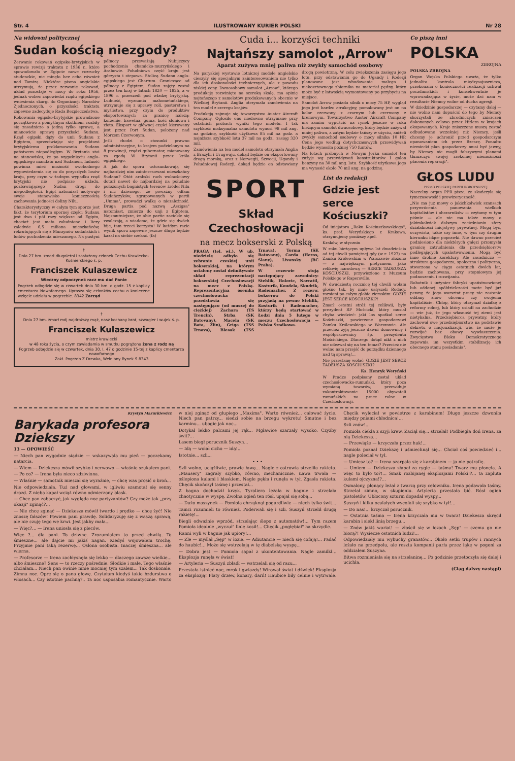Str. 4 ILUSTROWANY KURIER POLSKI Nr 28
Na widowni politycznej
Sudan kością niezgody?
Zerwanie rokowań egipsko-brytyjskich w sprawie rewizji traktatu z 1936 r., które spowodowało w Egipcie nowe rozruchy studenckie, nie minęło bez echa również nad Tamizą. Niektóre pisma angielskie utrzymują, że przez zerwanie rokowań, układ pozostaje w mocy do roku 1956, jednak wobec zapowiedzi rządu egipskiego wniesienia skargi do Organizacji Narodów Zjednoczonych, o przyszłości traktatu zapewne zadecyduje Rada Bezpieczeństwa.
Rokowania egipsko-brytyjskie prowadzone początkowo z pomyślnym skutkiem, rozbiły się zasadniczo o jedną tylko sprawę, a mianowicie sprawę przyszłości Sudanu. Rząd egipski dąży do unii Sudanu z Egiptem, sprzeciwiając się projektowi brytyjskiemu proklamowania Sudanu państwem niepodległym. W Brytania stoi na stanowisku, że po wygaśnięciu anglo-egipskiego mandatu nad Sudanem, ludność powinna mieć możność swobodnego wypowiedzenia się co do przyszłych losów kraju, przy czym w żadnym wypadku rząd brytyjski nie podpisze układu, pozbawiającego Sudan drogi do niepodległości. Egipt natomiast motywuje swoje stanowisko koniecznością zachowania jedności doliny Nilu.
Charakterystyczny w całym tym sporze jest fakt, że terytorium spornej części Sudanu jest dwa i pół razy większe od Egiptu, chociaż jest mało zaludnione i liczy zaledwie 6,5 miliona mieszkańców, rekrutujących się z Murzynów sudańskich i ludów pochodzenia mieszanego. Na pustyni północy przeważają Nubijczycy pochodzenia chamicko-murzyńskiego i Arabowie. Południowa część kraju jest górzysta i stepowa. Stolicą Sudanu anglo-egipskiego jest Chartum. Graniczące od północy z Egiptem, Sudan zajęty został przez ten kraj w latach 1820 — 1825, a w 1896 r. przeszedł pod władzę brytyjską. Ludność, wyznania mahometańskiego, utrzymuje się z uprawy roli, pasterstwa i myślistwa, przy czym do produktów eksportowanych za granicę należą: korzenie, bawełna, guma, kość słoniowa i złoto. Eksport w głównej części kierowany jest przez Port Sudan, położony nad Morzem Czerwonym.
Jeśli chodzi o stosunki prawno administracyjne, to krajem podzielonym na 8 prowincji, rządzi gubernator, mianowany za zgodą W. Brytanii przez króla egipskiego.
A jak do sporu ustosunkowują się najbardziej nim zainteresowani mieszkańcy Sudanu? Otóż arabski ruch wolnościowy dotarł nawet do najbardziej na południe położonych bagnistych terenów źródeł Nilu i nic dziwnego, że poważny odłam Sudańczyków, zgrupowanych w partii „Umma", prowadzi walkę o niezależność. Druga partia pod nazwą „Aszigsa" natomiast, zmierza do unji z Egiptem. Najsmutniejsze, że obie partie zaciekle się zwalczają, a wiadomo, że gdzie się dwóch bije, tam trzeci korzysta! W każdym razie wynik sporu zapewne jeszcze długo będzie kazał na siebie czekać. (fa)
†
Dnia 27 bm. zmarł długoletni i zasłużony członek Cechu Krawiecko-Kuśnierskiego ś. p.
Franciszek Kulaszewicz
Wieczny odpoczynek racz mu dać Panie
Pogrzeb odbędzie się w czwartek dnia 30 bm. o godz. 15 z kaplicy cmentarza Nowofarnego. Uprasza się członków cechu o konieczne wzięcie udziału w pogrzebie. 8342 Zarząd
†
Dnia 27 bm. zmarł mój najdroższy mąż, nasz kochany brat, szwagier i wujek ś. p.
Franciszek Kulaszewicz
mistrz krawiecki
w 48 roku życia, o czym zawiadamia w smutku pogrążona żona z rodz ną
Pogrzeb odbędzie się w czwartek, dnia 30. I. 47 o godzinie 15-tej z kaplicy cmentarza nowofarnego
Zakł. Pogrzeb Z Drewka, Wełniany Rynek 9 8343
Cuda i... korzyści techniki
Najtańszy samolot „Arrow"
Aparat zużywa mniej paliwa niż zwykły samochód osobowy
Na paryskiej wystawie lotniczej modele angielskie cieszyły się specjalnym zainteresowaniem nie tylko dla ich doskonałości technicznych, ale z powodu niskiej ceny. Dwuosobowy samolot „Arrow", którego produkcję rozwinięto na szeroką skalę, ma opinię najtańszego z samolotów produkowanych obecnie w Wielkiej Brytanii. Anglia otrzymała zamówienia na ten model z szeregu krajów.
Produkcją zajmuje się towarzystwo Auster Aircraft Company. Ogłosiło ono niedawno otrzymane przy ostatnich próbach wyniki tego modelu. I tak szybkość maksymalna samolotu wynosi 98 mil ang. na godzinę, szybkość użytkowa 85 mil na godz. a najniższa szybkość lotu 37 mil na godz., zasięg 320 mil.
Zamówienia na ten model samolotu otrzymała Anglia z Brazylii i Urugwaju, dokąd będzie on eksportowany drogą morską, oraz z Norwegii, Szwecji, Ugandy i Południowej Rodezji, dokąd będzie on odstawiony drogą powietrzną. W celu zwiększenia zasięgu jego lotu, przy odstawianiu go do Ugandy i Rodezji planowane jest wbudowanie małego i niekosztownego zbiornika na materiał pędny, który może być z łatwością wymontowany po przybyciu na miejsce.
Samolot Arrow posiada silnik o mocy 75 HP, wygląd jego jest bardzo atrakcyjny, pomalowany jest on na kolor czerwony z czarnym lub czerwony z kremowym. Towarzystwo Auster Aircraft Company ma zamiar wypuścić na rynek jeszcze w roku bieżącym samolot dwuosobowy, który będzie zużywał mniej paliwa, a zatym będzie tańszy w użyciu, aniżeli zwykły samochód osobowy o mocy silnika 10 HP. Cena jego według dotychczasowych przewidywań będzie wynosiła później 750 funtów.
Na lotach próbnych w Nowym Jorku samolot ten zużyje wg przewidywań konstruktorów 1 galon benzyny na 30 mil ang. lotu. Szybkość użytkowa jego ma wynosić około 70 mil ang. na godzinę.
SPORT
Skład Czechosłowacji
na mecz bokserski z Polską
PRAGA (tel. wł.). W ub. niedzielę odbyło się zebranie czeskiej unii bokserskiej, na którym ustalony został definitywnie skład reprezentacji bokserskiej Czechosłowacji na mecz z Polską. Reprezentacyjna ósemka czechosłowacka przedstawia się następująco (od muszej do ciężkiej) Zachara (TS Trencin), Strba (SK Batovany), Macela (SK Bata, Zlin), Griga (TSS Trnava), Blesak (TSS Trnava), Torma (SK Batovany), Carda (Heros, Slany), Livansky (BC Praha).
W rezerwie stoją następujący zawodnicy: Stehlik, Holovic, Navratil, Kosturik, Koudela, Skudrik, Rademacher. Z rezerw. bokserów do Polski przyjadą na pewno Stehlik, Kosturik i Rademacher, którzy będą startować w Łodzi dnia 5 lutego w meczu Czechosłowacja — Polska Środkowa.
List do redakcji
Gdzie jest serce Kościuszki?
Od inicjatora „Roku Kościuszkowskiego", ks. prof. Weryńskiego z Krakowa, otrzymujemy poniższy apel.
Kraków, w styczniu
W roku bieżącym upływa lat dwadzieścia od tej chwili pamiętnej gdy (w r. 1927) na Zamku Królewskim w Warszawie złożono — z największym pietyzmem, jako relikwię narodową — SERCE TADEUSZA KOŚCIUSZKI, przywiezione z Muzeum Polskiego w Rapersville.
W dwudziestą rocznicę tej chwili wołam głośno tak, by mnie usłyszeli Rodacy, rozsiani po całym globie ziemskim: GDZIE JEST SERCE KOŚCIUSZKI?!
Zmarł ostatni stróż tej relikwii, były prezydent RP Mościcki, który musiał chyba wiedzieć: jaki los spotkał serce Kościuszki, powierzone gospodarzowi Zamku Królewskiego w Warszawie. Ale przecież żyją jeszcze dawni domownicy i współpracownicy śp. prezydenta Mościckiego. Dlaczego dotąd nikt z nich nie odezwał się na ten temat? Przecież nie wolno nam przejść do porządku dziennego nad tą sprawą!...
Nie przestanę wołać: GDZIE JEST SERCE TADEUSZA KOŚCIUSZKI?
Ks. Henryk Weryński
W Pradze podpisany został układ czechosłowacko-rumuński, który poza wymianą towarów, przewiduje zakontraktowanie 15000 obywateli rumuńskich na prace rolne w Czechosłowacji.
Co piszą inni
POLSKA
ZBROJNA
POLSKA ZBROJNA
Organ Wojska Polskiego uważa, że tylko jednolita kontrola międzysojusznicza, przekonana o konieczności realizacji uchwał poczdamskich i konsekwentnie je wprowadzająca w życie, może dać nam w rezultacie Niemcy wolne od ducha agresji.
W dziedzinie gospodarczej — czytamy dalej — nie wolno nam dopuścić do tego by Niemcy skorzystali ze zbrodniczych zniszczeń dokonanych celowo przez Hitlera w krajach okupowanych. Kraje zniszczone muszą zostać odbudowane wcześniej niż Niemcy, jeśli chcemy je uchronić przed gospodarczym opanowaniem ich przez Rzeszę. Ponadto niemiecki plan gospodarczy musi być jawny, by Niemcy nie mogli fałszywymi planami tłumaczyć swojej rzekomej niemożności płacenia reparacji".
GŁOS LUDU
PISMO POLSKIEJ PARTII ROBOTNICZEJ
Naczelny organ PPR pisze, że skończyła się tymczasowość i prowizoryczność.
„Nie ma już mowy o jakichkolwiek szansach przywrócenia panowania wielkich kapitalistów i obszarników — czytamy w tym piśmie — ale nie ma także mowy o jakimkolwiek dalszym zacieśnianiu sfery działalności inicjatywy prywatnej. Mogą być, oczywista, takie czy inne, w tym czy drugim kierunku idące poprawki. Nie dawno przecież podniesiono dla niektórych gałęzi przemysłu granicę zatrudnienia dla przedsiębiorstw podlegających upaństwowieniu. Mogą być inne drobne korektury. Ale zasadniczo — struktura gospodarcza, społeczna i polityczna, stworzona w ciągu ostatnich dwóch lat, będzie zachowana, przy stopniowym jej podnoszeniu i rozwijaniu.
Robotnik i inżynier fabryki upaństwowionej lub oddanej spółdzielczości może być już pewny, że jego warsztat pracy nie zostanie oddany znów obcemu czy swojemu kapitaliście. Chłop, który otrzymał działkę z reformy rolnej, lub który osiadł na zachodzie — wie już, że jego własność tej ziemi jest nietykalna. Przedsiębiorca prywatny, który zachował swe przedsiębiorstwo na podstawie dekretu o nacjonalizacji, wie, że może je rozwijać bez obawy wywłaszczenia. Zwycięstwo Bloku Demokratycznego zapewnia im wszystkim stabilizację ich obecnego stanu posiadania".
Krystyn Mazurkiewicz
Barykada profesora Dziekszy
13 — OPOWIEŚĆ
— Niech pan wygodnie siądzie — wskazywała mu pień — poczekamy natarcia.
— Wiem — Dziekesza mówił szybko i nerwowo — właśnie szukałem pani.
— Po co? — Irena była nieco zdziwiona.
— Właśnie — samotnik mieszał się wyraźnie, — chcę was prosić o broń...
Nie odpowiedziała. Tuż nad głowami, w igliwiu szamotał się senny drozd. Z nieba kapał wciąż równo odmierzony blask.
— Chce pan zobaczyć, jak wygląda noc partyzantów? Czy może tak „przy okazji" zginąć?...
— Nie chcę zginąć — Dziekesza mówił twardo i prędko — chcę żyć! Nie znoszę fałszów! Powiem pani prawdę. Solidaryzuję się z waszą sprawą, ale nie czuję tego we krwi. Jest jakby mała...
— Więc?... — Irena uniosła się z pleców.
Więc ?... dla pani. To dziwne. Zrozumiałem to przed chwilą. To śmieszne... ale dajcie mi jakiś nagan. Kiedyś wojowałem trochę. Przyjmie pani taką rezerwę... Osłona osobista. Inaczej śmieszna... ale wierna.
— Profesorze — Irena zachłysnęła się lekko — dlaczego zawsze wielkie... albo śmieszne? Sens — to rzeczy pośrednie. Słodkie i małe. Tego właśnie chciałam... Niech pan owinie mnie mocniej tym szalem... Tak doskonale. Zimna noc. Oprę się o pana głowę. Czytałam kiedyś takie bzdurstwa o włosach... Czy istotnie pachną?.. Ta noc usposabia romantycznie. Warto w niej zginąć od głupiego „Maxima". Warto również... całować życie. Niech pan patrzy... siedzi sobie na brzegu wykrotu! Smutne i bez karminu... ubogie jak noc...
Dotykał lekko palcami jej rąk... Mgławice szarzały wysoko. Czyżby świt?...
Lasem biegł porucznik Suszyn...
— Idą — wołał cicho — idą!...
Istotnie... szli...
• • •
Szli wolno, uciążliwie, prawie ławą... Nagle z ostrowia strzeliła rakieta. „Mausery" zagrały szybko, równo, mechanicznie. Ława trwała — oślepiona kulami i blaskiem. Nagle pękła i runęła w tył. Zgasła rakieta. Chęcik skończył taśmę i przestał...
Z bagna dochodził krzyk. Tyraliera leżała w bagnie i strzelała chaotycznie w wyspę. Zwolna ogień ten rósł, upajał się sobą...
— Dużo maszynek — Pomioła chrząknął pogardliwie — niech tylko świt...
Tamci rozumieli to również. Poderwali się i szli. Suszyń strzelił drugą rakietę!...
Biegli odważnie wprzód, strzelając ślepo z automatów!... Tym razem Pomioła idealnie „wyczuł" linię kosił!... Chęcik „pogłębiał" na skrzydle.
Ranni wyli w bagnie jak upiory!...
— Źle — myślał „Sęp" w łozie. — Adiutancie — niech się cofają!... Padać do haubic!... Może się wstrzelają w tę diabelską wyspę...
— Dobra jest — Pomioła sapał z ukontentowania. Nagle zamilkł... Eksplozja runęła w świat!
— Artyleria — Suszyń zbladł — wstrzelali się od razu...
Przestała istnieć noc, mrok i gwiazdy! Wirował świat i dźwięk! Eksplozja za eksplozją! Płaty drzew, konary, darń! Haubice biły celnie i wytrwale. Chęcik wyleciał w powietrze z karabinem! Długo jeszcze dzwoniła między pniami chłodnica!...
Szli znów!...
Pomioła ciekła z szyji krew. Zaciął się... strzelał! Podbiegła doń Irena, za nią Dziekesza...
— Przewiąże — krzyczała przez huk!...
Pomioła poznał Dziekszę i uśmiechnął się... Chciał coś powiedzieć i... nagle poleciał w tył.
— Umiesz to? — Irena szarpała się z karabinem — ja nie potrafię.
— Umiem — Dziekesza złapał za rygle — taśma! Twarz mu płonęła. A więc to było to?!... Smak rozbijanej eksplozjami Polski!?... ta zapluta kulami ojczyzna!?...
Osmalony, płonący leżał z twarzą przy celowniku. Irena podawała taśmy. Strzelał zimno, w skupieniu. Artyleria przestała bić. Rósł ogień pistoletów. Ubłocony szturm dopadał wyspy...
Suszyń i kilku ocalałych wycofali się szybko w tył!...
— Do nas!... krzyczał porucznik.
— Ostatnia taśma — Irena krzyczała mu w twarz! Dziekesza skręcił karabin i siekł linią brzegu...
— Znów jakiś wariat! — złościł się w łozach „Sęp" — czemu go nie biorą?! Wysiecze ostatnich ludzi!...
Odpowiedziały mu wybuchy granatów... Około setki trupów i rannych leżało na przedpolu, ale reszta kompanii parła przez łąkę w pogoni za oddziałem Suszyna.
Bitwa rozmieniała się na strzelaninę... Po godzinie przetoczyła się dalej i ucichła.
(Ciąg dalszy nastąpi)